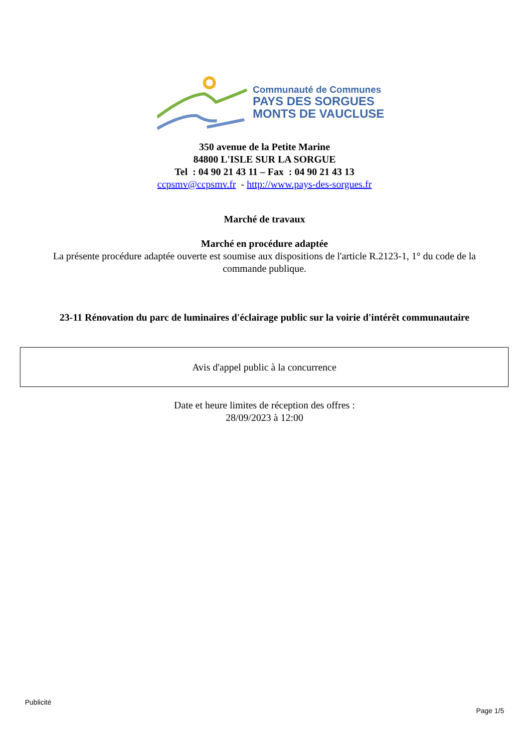Communauté de Communes
PAYS DES SORGUES
MONTS DE VAUCLUSE
350 avenue de la Petite Marine
84800 L'ISLE SUR LA SORGUE
Tel : 04 90 21 43 11 – Fax : 04 90 21 43 13
ccpsmv@ccpsmv.fr - http://www.pays-des-sorgues.fr
Marché de travaux
Marché en procédure adaptée
La présente procédure adaptée ouverte est soumise aux dispositions de l'article R.2123-1, 1° du code de la
commande publique.
23-11 Rénovation du parc de luminaires d'éclairage public sur la voirie d'intérêt communautaire
Avis d'appel public à la concurrence
Date et heure limites de réception des offres :
28/09/2023 à 12:00
Publicité
Page 1/5